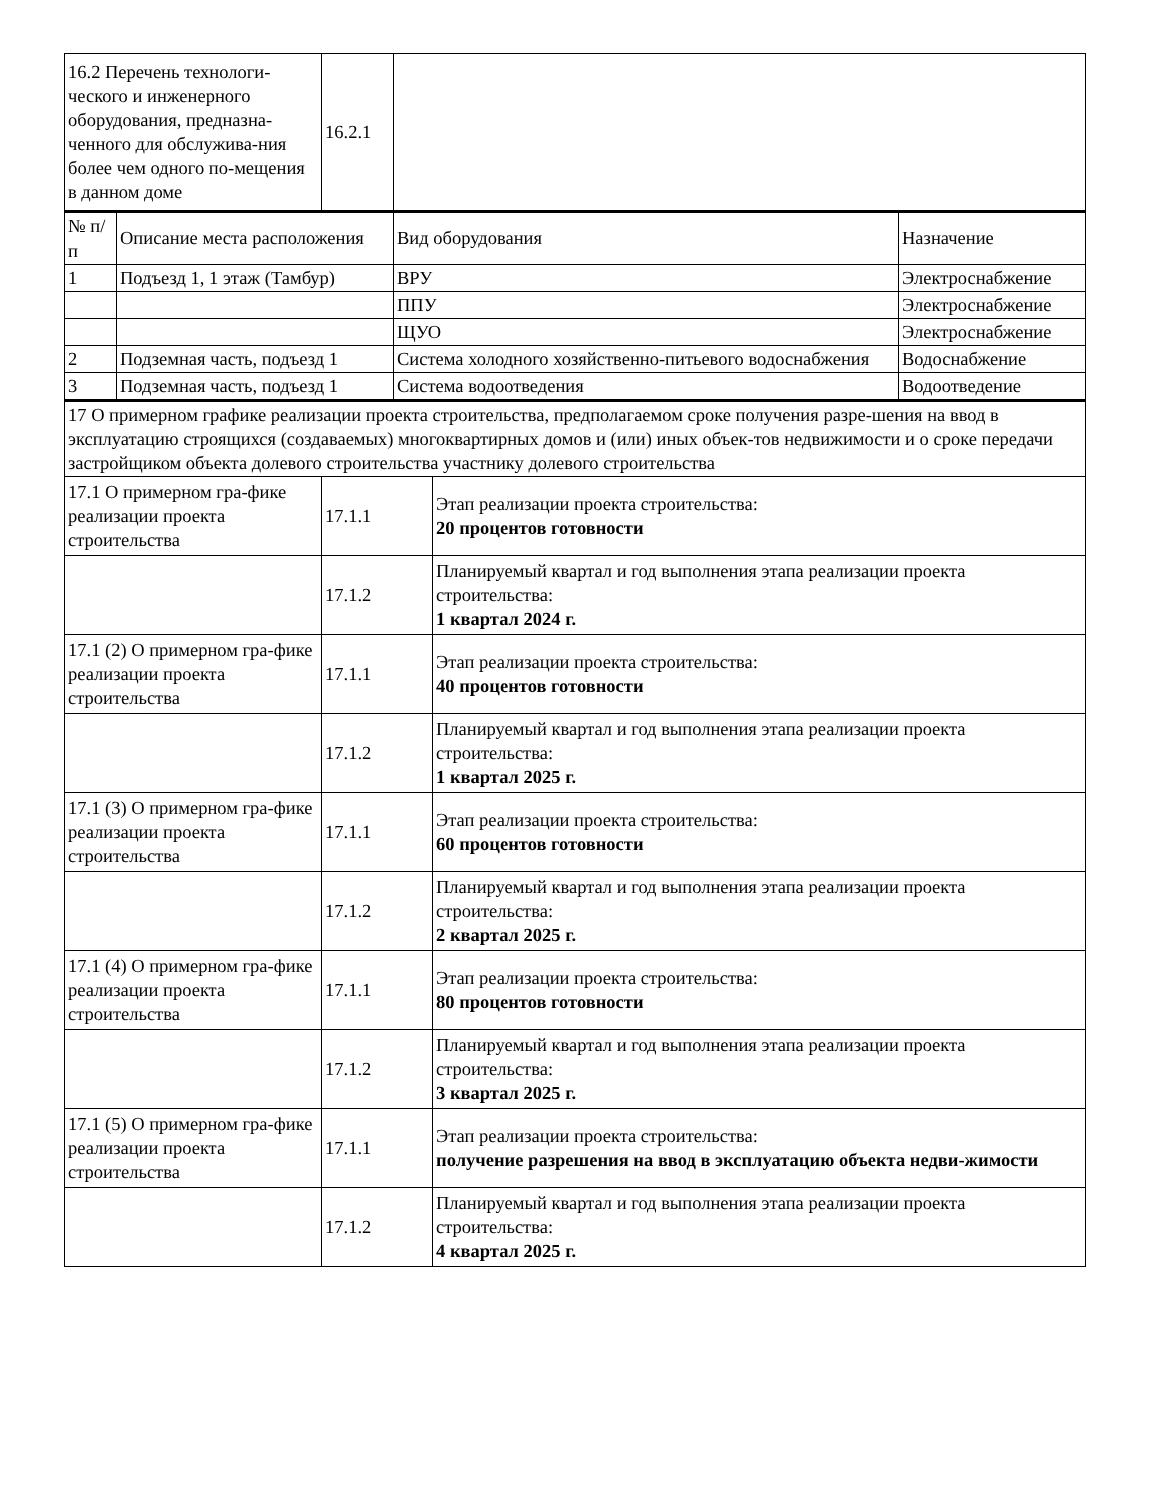| 16.2 Перечень технологи-ческого и инженерного оборудования, предназна-ченного для обслужива-ния более чем одного по-мещения в данном доме | 16.2.1 | |
| № п/ п | Описание места расположения | Вид оборудования | Назначение |
| 1 | Подъезд 1, 1 этаж (Тамбур) | ВРУ | Электроснабжение |
| | | ППУ | Электроснабжение |
| | | ЩУО | Электроснабжение |
| 2 | Подземная часть, подъезд 1 | Система холодного хозяйственно-питьевого водоснабжения | Водоснабжение |
| 3 | Подземная часть, подъезд 1 | Система водоотведения | Водоотведение |
| 17 О примерном графике реализации проекта строительства, предполагаемом сроке получения разре-шения на ввод в эксплуатацию строящихся (создаваемых) многоквартирных домов и (или) иных объек-тов недвижимости и о сроке передачи застройщиком объекта долевого строительства участнику долевого строительства | | |
| 17.1 О примерном гра-фике реализации проекта строительства | 17.1.1 | Этап реализации проекта строительства: 20 процентов готовности |
| | 17.1.2 | Планируемый квартал и год выполнения этапа реализации проекта строительства: 1 квартал 2024 г. |
| 17.1 (2) О примерном гра-фике реализации проекта строительства | 17.1.1 | Этап реализации проекта строительства: 40 процентов готовности |
| | 17.1.2 | Планируемый квартал и год выполнения этапа реализации проекта строительства: 1 квартал 2025 г. |
| 17.1 (3) О примерном гра-фике реализации проекта строительства | 17.1.1 | Этап реализации проекта строительства: 60 процентов готовности |
| | 17.1.2 | Планируемый квартал и год выполнения этапа реализации проекта строительства: 2 квартал 2025 г. |
| 17.1 (4) О примерном гра-фике реализации проекта строительства | 17.1.1 | Этап реализации проекта строительства: 80 процентов готовности |
| | 17.1.2 | Планируемый квартал и год выполнения этапа реализации проекта строительства: 3 квартал 2025 г. |
| 17.1 (5) О примерном гра-фике реализации проекта строительства | 17.1.1 | Этап реализации проекта строительства: получение разрешения на ввод в эксплуатацию объекта недви-жимости |
| | 17.1.2 | Планируемый квартал и год выполнения этапа реализации проекта строительства: 4 квартал 2025 г. |